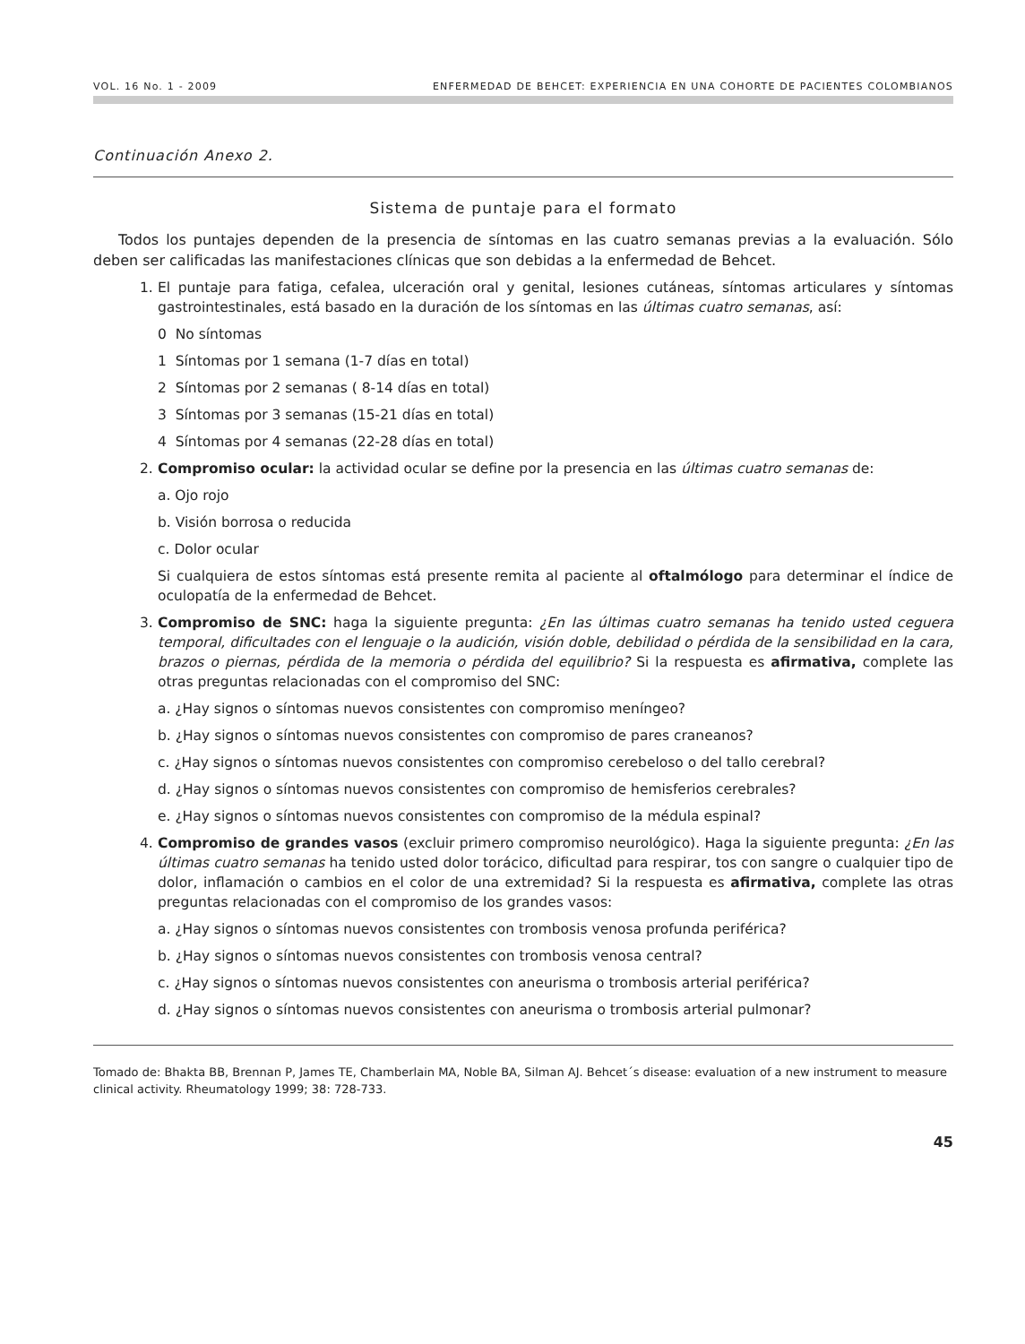VOL. 16 No. 1 - 2009 ENFERMEDAD DE BEHCET: EXPERIENCIA EN UNA COHORTE DE PACIENTES COLOMBIANOS
Continuación Anexo 2.
Sistema de puntaje para el formato
Todos los puntajes dependen de la presencia de síntomas en las cuatro semanas previas a la evaluación. Sólo deben ser calificadas las manifestaciones clínicas que son debidas a la enfermedad de Behcet.
1. El puntaje para fatiga, cefalea, ulceración oral y genital, lesiones cutáneas, síntomas articulares y síntomas gastrointestinales, está basado en la duración de los síntomas en las últimas cuatro semanas, así:
0 No síntomas
1 Síntomas por 1 semana (1-7 días en total)
2 Síntomas por 2 semanas ( 8-14 días en total)
3 Síntomas por 3 semanas (15-21 días en total)
4 Síntomas por 4 semanas (22-28 días en total)
2. Compromiso ocular: la actividad ocular se define por la presencia en las últimas cuatro semanas de:
a. Ojo rojo
b. Visión borrosa o reducida
c. Dolor ocular
Si cualquiera de estos síntomas está presente remita al paciente al oftalmólogo para determinar el índice de oculopatía de la enfermedad de Behcet.
3. Compromiso de SNC: haga la siguiente pregunta: ¿En las últimas cuatro semanas ha tenido usted ceguera temporal, dificultades con el lenguaje o la audición, visión doble, debilidad o pérdida de la sensibilidad en la cara, brazos o piernas, pérdida de la memoria o pérdida del equilibrio? Si la respuesta es afirmativa, complete las otras preguntas relacionadas con el compromiso del SNC:
a. ¿Hay signos o síntomas nuevos consistentes con compromiso meníngeo?
b. ¿Hay signos o síntomas nuevos consistentes con compromiso de pares craneanos?
c. ¿Hay signos o síntomas nuevos consistentes con compromiso cerebeloso o del tallo cerebral?
d. ¿Hay signos o síntomas nuevos consistentes con compromiso de hemisferios cerebrales?
e. ¿Hay signos o síntomas nuevos consistentes con compromiso de la médula espinal?
4. Compromiso de grandes vasos (excluir primero compromiso neurológico). Haga la siguiente pregunta: ¿En las últimas cuatro semanas ha tenido usted dolor torácico, dificultad para respirar, tos con sangre o cualquier tipo de dolor, inflamación o cambios en el color de una extremidad? Si la respuesta es afirmativa, complete las otras preguntas relacionadas con el compromiso de los grandes vasos:
a. ¿Hay signos o síntomas nuevos consistentes con trombosis venosa profunda periférica?
b. ¿Hay signos o síntomas nuevos consistentes con trombosis venosa central?
c. ¿Hay signos o síntomas nuevos consistentes con aneurisma o trombosis arterial periférica?
d. ¿Hay signos o síntomas nuevos consistentes con aneurisma o trombosis arterial pulmonar?
Tomado de: Bhakta BB, Brennan P, James TE, Chamberlain MA, Noble BA, Silman AJ. Behcet´s disease: evaluation of a new instrument to measure clinical activity. Rheumatology 1999; 38: 728-733.
45